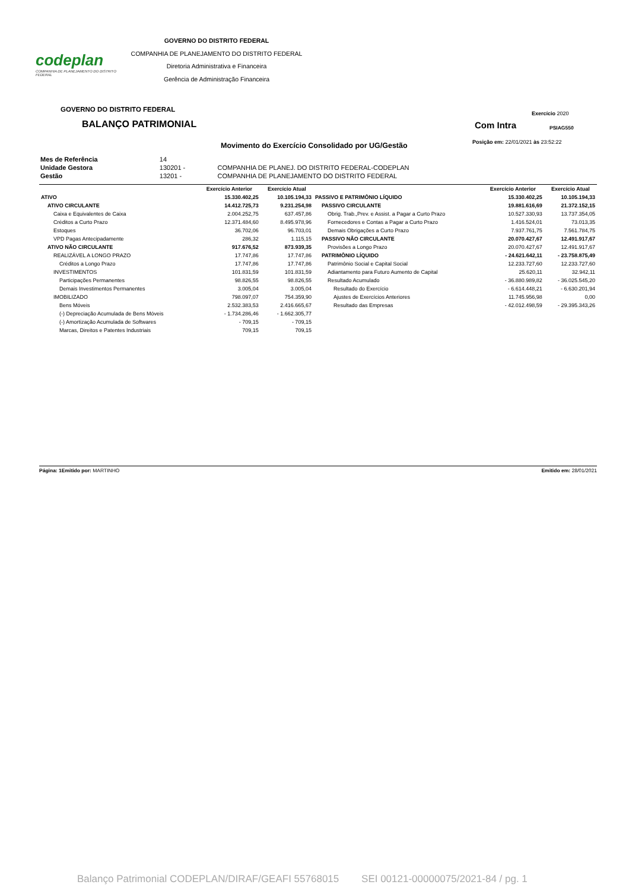codeplan
COMPANHIA DE PLANEJAMENTO DO DISTRITO FEDERAL
GOVERNO DO DISTRITO FEDERAL
COMPANHIA DE PLANEJAMENTO DO DISTRITO FEDERAL
Diretoria Administrativa e Financeira
Gerência de Administração Financeira
GOVERNO DO DISTRITO FEDERAL
BALANÇO PATRIMONIAL
Movimento do Exercício Consolidado por UG/Gestão
Exercício 2020
Com Intra PSIAG550
Posição em: 22/01/2021 às 23:52:22
| Mes de Referência | 14 | |
| Unidade Gestora | 130201 - | COMPANHIA DE PLANEJ. DO DISTRITO FEDERAL-CODEPLAN |
| Gestão | 13201 - | COMPANHIA DE PLANEJAMENTO DO DISTRITO FEDERAL |
| | Exercício Anterior | Exercício Atual | | Exercício Anterior | Exercício Atual |
| --- | --- | --- | --- | --- | --- |
| ATIVO | 15.330.402,25 | 10.105.194,33 | PASSIVO E PATRIMÔNIO LÍQUIDO | 15.330.402,25 | 10.105.194,33 |
| ATIVO CIRCULANTE | 14.412.725,73 | 9.231.254,98 | PASSIVO CIRCULANTE | 19.881.616,69 | 21.372.152,15 |
| Caixa e Equivalentes de Caixa | 2.004.252,75 | 637.457,86 | Obrig. Trab.,Prev. e Assist. a Pagar a Curto Prazo | 10.527.330,93 | 13.737.354,05 |
| Créditos a Curto Prazo | 12.371.484,60 | 8.495.978,96 | Fornecedores e Contas a Pagar a Curto Prazo | 1.416.524,01 | 73.013,35 |
| Estoques | 36.702,06 | 96.703,01 | Demais Obrigações a Curto Prazo | 7.937.761,75 | 7.561.784,75 |
| VPD Pagas Antecipadamente | 286,32 | 1.115,15 | PASSIVO NÃO CIRCULANTE | 20.070.427,67 | 12.491.917,67 |
| ATIVO NÃO CIRCULANTE | 917.676,52 | 873.939,35 | Provisões a Longo Prazo | 20.070.427,67 | 12.491.917,67 |
| REALIZÁVEL A LONGO PRAZO | 17.747,86 | 17.747,86 | PATRIMÔNIO LÍQUIDO | - 24.621.642,11 | - 23.758.875,49 |
| Créditos a Longo Prazo | 17.747,86 | 17.747,86 | Patrimônio Social e Capital Social | 12.233.727,60 | 12.233.727,60 |
| INVESTIMENTOS | 101.831,59 | 101.831,59 | Adiantamento para Futuro Aumento de Capital | 25.620,11 | 32.942,11 |
| Participações Permanentes | 98.826,55 | 98.826,55 | Resultado Acumulado | - 36.880.989,82 | - 36.025.545,20 |
| Demais Investimentos Permanentes | 3.005,04 | 3.005,04 | Resultado do Exercício | - 6.614.448,21 | - 6.630.201,94 |
| IMOBILIZADO | 798.097,07 | 754.359,90 | Ajustes de Exercícios Anteriores | 11.745.956,98 | 0,00 |
| Bens Móveis | 2.532.383,53 | 2.416.665,67 | Resultado das Empresas | - 42.012.498,59 | - 29.395.343,26 |
| (-) Depreciação Acumulada de Bens Móveis | - 1.734.286,46 | - 1.662.305,77 | | | |
| (-) Amortização Acumulada de Softwares | - 709,15 | - 709,15 | | | |
| Marcas, Direitos e Patentes Industriais | 709,15 | 709,15 | | | |
Página: 1 Emitido por: MARTINHO Emitido em: 28/01/2021
Balanço Patrimonial CODEPLAN/DIRAF/GEAFI 55768015 SEI 00121-00000075/2021-84 / pg. 1